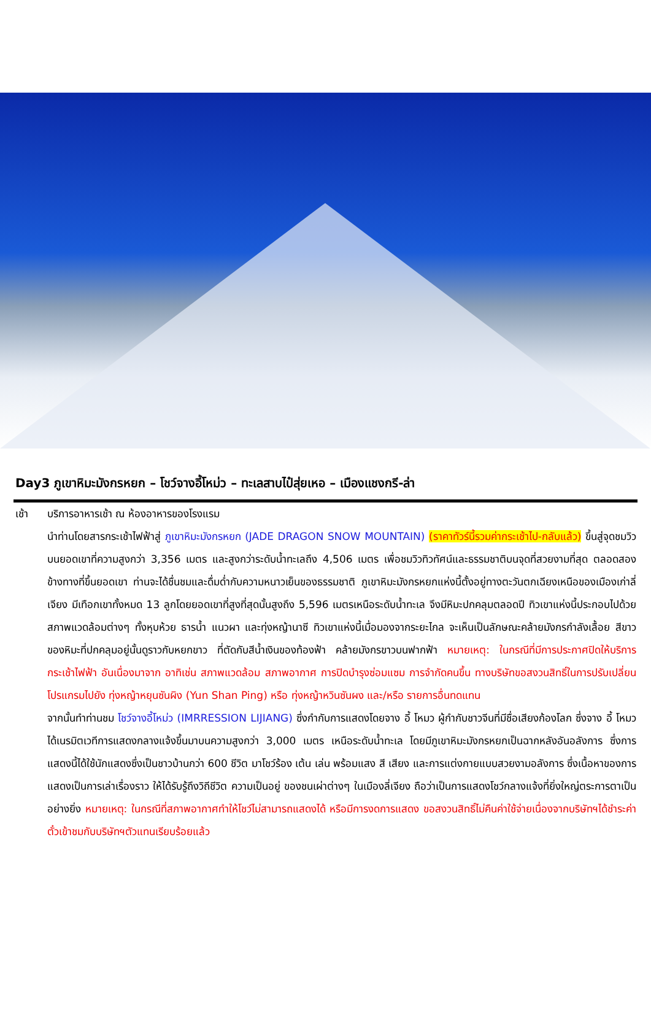Day3 ภูเขาหิมะมังกรหยก – โชว์จางอี้โหม่ว – ทะเลสาบไป๋สุ่ยเหอ – เมืองแชงกรี-ล่า
เช้า บริการอาหารเช้า ณ ห้องอาหารของโรงแรม
นำท่านโดยสารกระเช้าไฟฟ้าสู่ ภูเขาหิมะมังกรหยก (JADE DRAGON SNOW MOUNTAIN) (ราคาทัวร์นี้รวมค่ากระเช้าไป-กลับแล้ว) ขึ้นสู่จุดชมวิวบนยอดเขาที่ความสูงกว่า 3,356 เมตร และสูงกว่าระดับน้ำทะเลถึง 4,506 เมตร เพื่อชมวิวทิวทัศน์และธรรมชาติบนจุดที่สวยงามที่สุด ตลอดสองข้างทางที่ขึ้นยอดเขา ท่านจะได้ชื่นชมและดื่มด่ำกับความหนาวเย็นของธรรมชาติ ภูเขาหิมะมังกรหยกแห่งนี้ตั้งอยู่ทางตะวันตกเฉียงเหนือของเมืองเก่าลี่เจียง มีเทือกเขาทั้งหมด 13 ลูกโดยยอดเขาที่สูงที่สุดนั้นสูงถึง 5,596 เมตรเหนือระดับน้ำทะเล จึงมีหิมะปกคลุมตลอดปี ทิวเขาแห่งนี้ประกอบไปด้วยสภาพแวดล้อมต่างๆ ทั้งหุบห้วย ธารน้ำ แนวผา และทุ่งหญ้านาซี ทิวเขาแห่งนี้เมื่อมองจากระยะไกล จะเห็นเป็นลักษณะคล้ายมังกรกำลังเลื้อย สีขาวของหิมะที่ปกคลุมอยู่นั้นดูราวกับหยกขาว ที่ตัดกับสีน้ำเงินของท้องฟ้า คล้ายมังกรขาวบนฟากฟ้า หมายเหตุ: ในกรณีที่มีการประกาศปิดให้บริการกระเช้าไฟฟ้า อันเนื่องมาจาก อาทิเช่น สภาพแวดล้อม สภาพอากาศ การปิดบำรุงซ่อมแซม การจำกัดคนขึ้น ทางบริษัทขอสงวนสิทธิ์ในการปรับเปลี่ยนโปรแกรมไปยัง ทุ่งหญ้าหยุนซันผิง (Yun Shan Ping) หรือ ทุ่งหญ้าหวินซันผง และ/หรือ รายการอื่นทดแทน
จากนั้นทำท่านชม โชว์จางอี้โหม่ว (IMRRESSION LIJIANG) ซึ่งกำกับการแสดงโดยจาง อี้ โหมว ผู้กำกับชาวจีนที่มีชื่อเสียงก้องโลก ซึ่งจาง อี้ โหมว ได้เนรมิตเวทีการแสดงกลางแจ้งขึ้นมาบนความสูงกว่า 3,000 เมตร เหนือระดับน้ำทะเล โดยมีภูเขาหิมะมังกรหยกเป็นฉากหลังอันอลังการ ซึ่งการแสดงนี้ได้ใช้นักแสดงซึ่งเป็นชาวบ้านกว่า 600 ชีวิต มาโชว์ร้อง เต้น เล่น พร้อมแสง สี เสียง และการแต่งกายแบบสวยงามอลังการ ซึ่งเนื้อหาของการแสดงเป็นการเล่าเรื่องราว ให้ได้รับรู้ถึงวิถีชีวิต ความเป็นอยู่ ของชนเผ่าต่างๆ ในเมืองลี่เจียง ถือว่าเป็นการแสดงโชว์กลางแจ้งที่ยิ่งใหญ่ตระการตาเป็นอย่างยิ่ง หมายเหตุ: ในกรณีที่สภาพอากาศทำให้โชว์ไม่สามารถแสดงได้ หรือมีการงดการแสดง ขอสงวนสิทธิ์ไม่คืนค่าใช้จ่ายเนื่องจากบริษัทฯได้ชำระค่าตั๋วเข้าชมกับบริษัทฯตัวแทนเรียบร้อยแล้ว